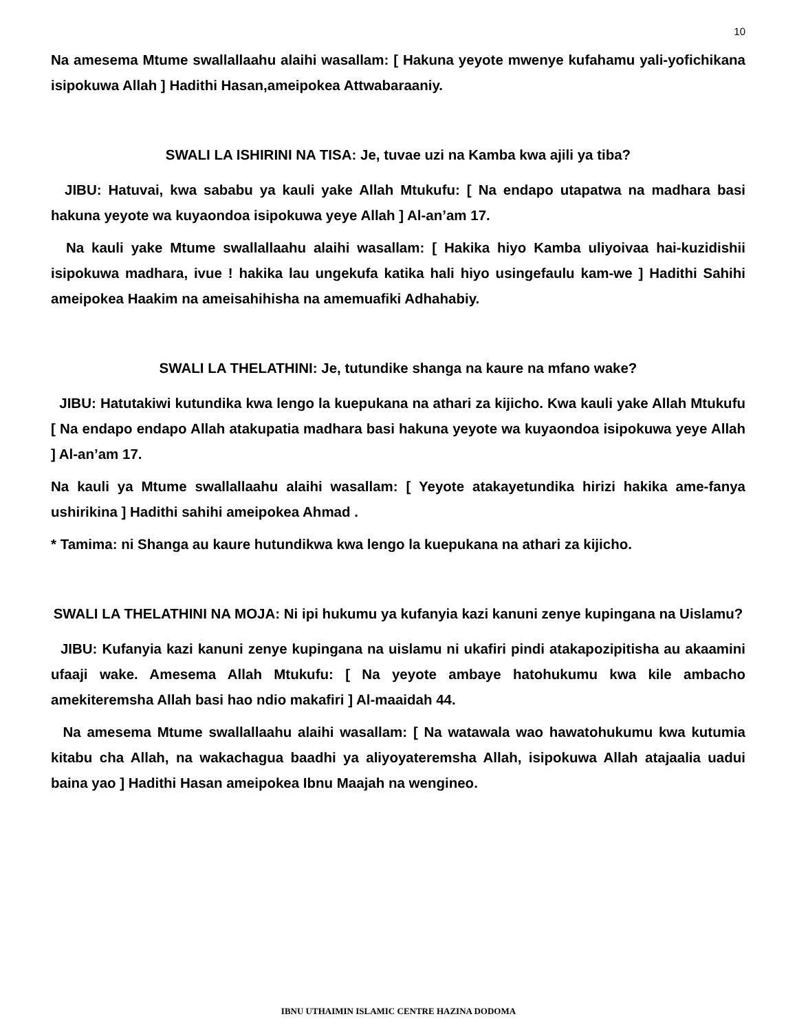10
Na amesema Mtume swallallaahu alaihi wasallam: [ Hakuna yeyote mwenye kufahamu yali-yofichikana isipokuwa Allah ] Hadithi Hasan,ameipokea Attwabaraaniy.
SWALI LA ISHIRINI NA TISA: Je, tuvae uzi na Kamba kwa ajili ya tiba?
JIBU: Hatuvai, kwa sababu ya kauli yake Allah Mtukufu: [ Na endapo utapatwa na madhara basi hakuna yeyote wa kuyaondoa isipokuwa yeye Allah ] Al-an’am 17.
Na kauli yake Mtume swallallaahu alaihi wasallam: [ Hakika hiyo Kamba uliyoivaa hai-kuzidishii isipokuwa madhara, ivue ! hakika lau ungekufa katika hali hiyo usingefaulu kam-we ] Hadithi Sahihi ameipokea Haakim na ameisahihisha na amemuafiki Adhahabiy.
SWALI LA THELATHINI: Je, tutundike shanga na kaure na mfano wake?
JIBU: Hatutakiwi kutundika kwa lengo la kuepukana na athari za kijicho. Kwa kauli yake Allah Mtukufu [ Na endapo endapo Allah atakupatia madhara basi hakuna yeyote wa kuyaondoa isipokuwa yeye Allah ] Al-an’am 17.
Na kauli ya Mtume swallallaahu alaihi wasallam: [ Yeyote atakayetundika hirizi hakika ame-fanya ushirikina ] Hadithi sahihi ameipokea Ahmad .
* Tamima: ni Shanga au kaure hutundikwa kwa lengo la kuepukana na athari za kijicho.
SWALI LA THELATHINI NA MOJA: Ni ipi hukumu ya kufanyia kazi kanuni zenye kupingana na Uislamu?
JIBU: Kufanyia kazi kanuni zenye kupingana na uislamu ni ukafiri pindi atakapozipitisha au akaamini ufaaji wake. Amesema Allah Mtukufu: [ Na yeyote ambaye hatohukumu kwa kile ambacho amekiteremsha Allah basi hao ndio makafiri ] Al-maaidah 44.
Na amesema Mtume swallallaahu alaihi wasallam: [ Na watawala wao hawatohukumu kwa kutumia kitabu cha Allah, na wakachagua baadhi ya aliyoyateremsha Allah, isipokuwa Allah atajaalia uadui baina yao ] Hadithi Hasan ameipokea Ibnu Maajah na wengineo.
IBNU UTHAIMIN ISLAMIC CENTRE HAZINA DODOMA